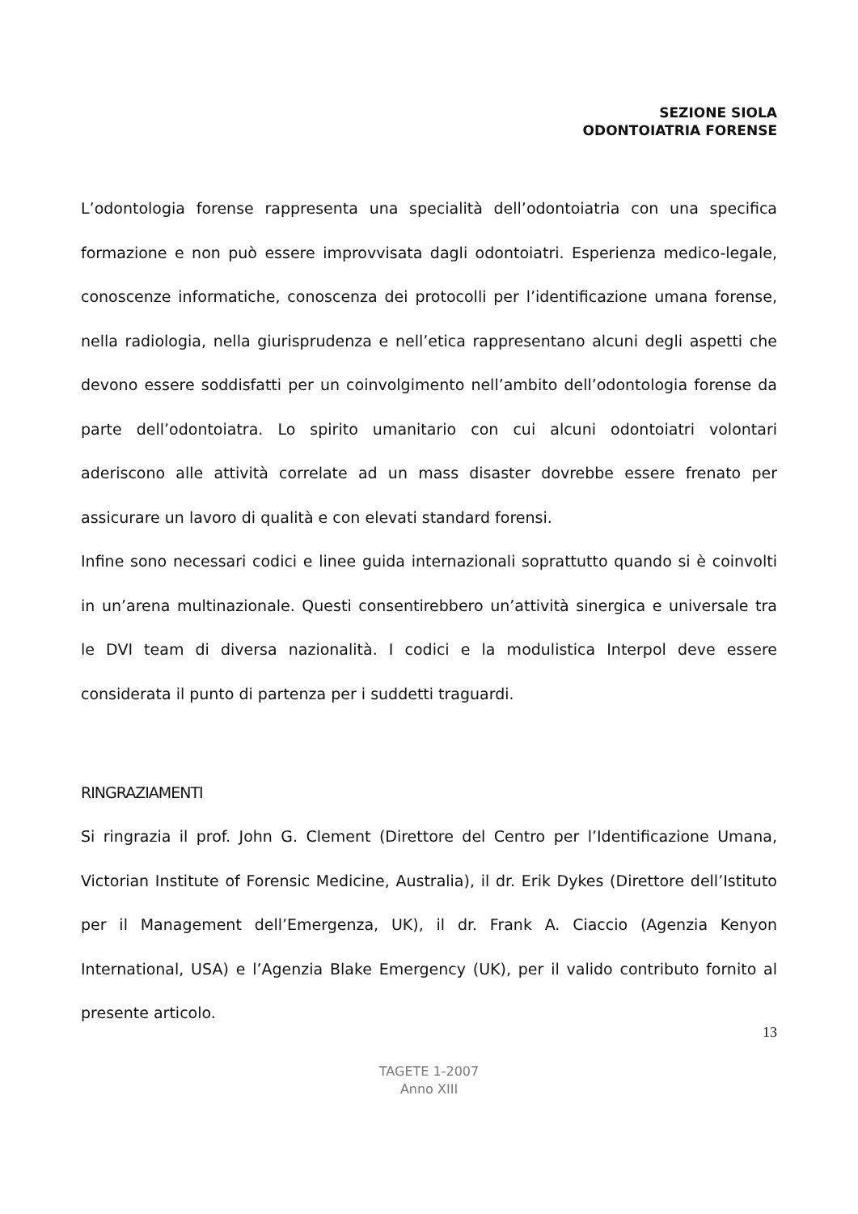SEZIONE SIOLA
ODONTOIATRIA FORENSE
L’odontologia forense rappresenta una specialità dell’odontoiatria con una specifica formazione e non può essere improvvisata dagli odontoiatri. Esperienza medico-legale, conoscenze informatiche, conoscenza dei protocolli per l’identificazione umana forense, nella radiologia, nella giurisprudenza e nell’etica rappresentano alcuni degli aspetti che devono essere soddisfatti per un coinvolgimento nell’ambito dell’odontologia forense da parte dell’odontoiatra. Lo spirito umanitario con cui alcuni odontoiatri volontari aderiscono alle attività correlate ad un mass disaster dovrebbe essere frenato per assicurare un lavoro di qualità e con elevati standard forensi.
Infine sono necessari codici e linee guida internazionali soprattutto quando si è coinvolti in un’arena multinazionale. Questi consentirebbero un’attività sinergica e universale tra le DVI team di diversa nazionalità. I codici e la modulistica Interpol deve essere considerata il punto di partenza per i suddetti traguardi.
RINGRAZIAMENTI
Si ringrazia il prof. John G. Clement (Direttore del Centro per l’Identificazione Umana, Victorian Institute of Forensic Medicine, Australia), il dr. Erik Dykes (Direttore dell’Istituto per il Management dell’Emergenza, UK), il dr. Frank A. Ciaccio (Agenzia Kenyon International, USA) e l’Agenzia Blake Emergency (UK), per il valido contributo fornito al presente articolo.
13
TAGETE 1-2007
Anno XIII